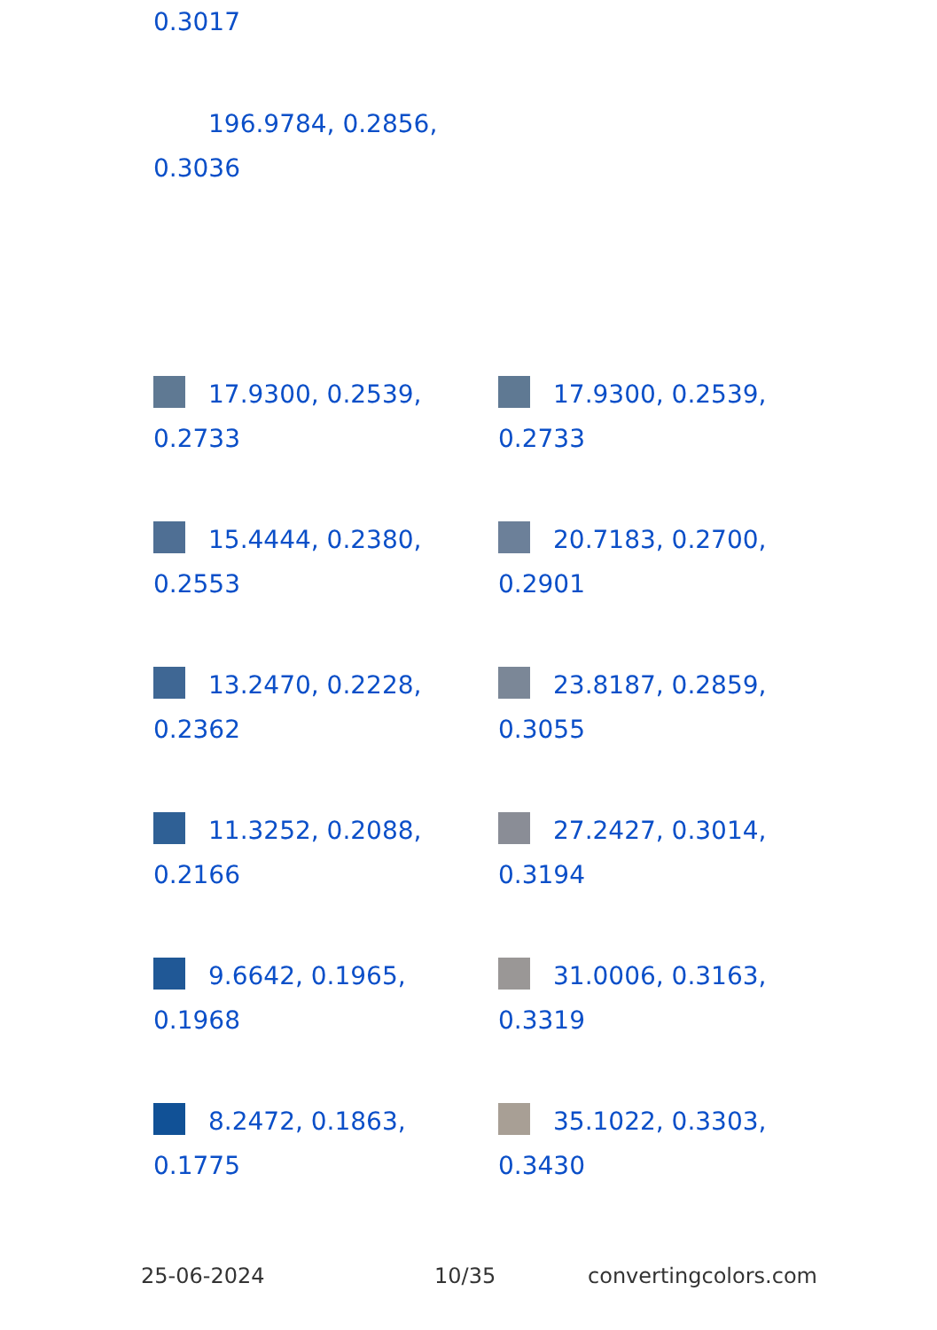0.3017
196.9784, 0.2856, 0.3036
17.9300, 0.2539, 0.2733
17.9300, 0.2539, 0.2733
15.4444, 0.2380, 0.2553
20.7183, 0.2700, 0.2901
13.2470, 0.2228, 0.2362
23.8187, 0.2859, 0.3055
11.3252, 0.2088, 0.2166
27.2427, 0.3014, 0.3194
9.6642, 0.1965, 0.1968
31.0006, 0.3163, 0.3319
8.2472, 0.1863, 0.1775
35.1022, 0.3303, 0.3430
25-06-2024 10/35 convertingcolors.com